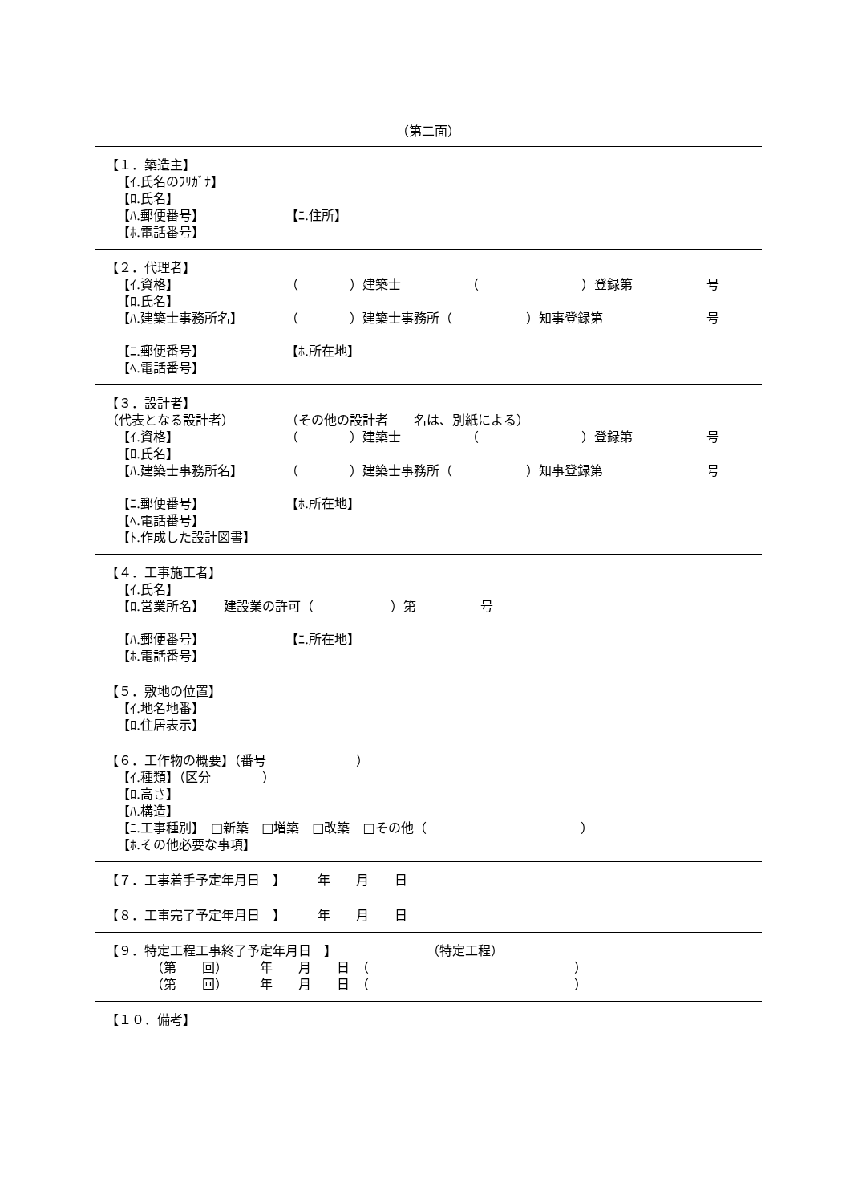（第二面）
【１．築造主】
【ｲ.氏名のﾌﾘｶﾞﾅ】
【ﾛ.氏名】
【ﾊ.郵便番号】 【ﾆ.住所】
【ﾎ.電話番号】
【２．代理者】
【ｲ.資格】 （　　　　）建築士 （　　　　　　　　）登録第 号
【ﾛ.氏名】
【ﾊ.建築士事務所名】 （　　　　）建築士事務所（ ）知事登録第 号
【ﾆ.郵便番号】 【ﾎ.所在地】
【ﾍ.電話番号】
【３．設計者】
（代表となる設計者） （その他の設計者　　名は、別紙による）
【ｲ.資格】 （　　　　）建築士 （　　　　　　　　）登録第 号
【ﾛ.氏名】
【ﾊ.建築士事務所名】 （　　　　）建築士事務所（ ）知事登録第 号
【ﾆ.郵便番号】 【ﾎ.所在地】
【ﾍ.電話番号】
【ﾄ.作成した設計図書】
【４．工事施工者】
【ｲ.氏名】
【ﾛ.営業所名】　　建設業の許可（　　　　　　）第　　　　　号
【ﾊ.郵便番号】 【ﾆ.所在地】
【ﾎ.電話番号】
【５．敷地の位置】
【ｲ.地名地番】
【ﾛ.住居表示】
【６．工作物の概要】（番号　　　　　　　）
【ｲ.種類】（区分　　　　）
【ﾛ.高さ】
【ﾊ.構造】
【ﾆ.工事種別】　□新築　□増築　□改築　□その他（　　　　　　　　　　　　）
【ﾎ.その他必要な事項】
【７．工事着手予定年月日　】　　　年　　月　　日
【８．工事完了予定年月日　】　　　年　　月　　日
【９．特定工程工事終了予定年月日　】　　　　　　　　（特定工程）
（第　　回）　　　年　　月　　日　（　　　　　　　　　　　　　　　　）
（第　　回）　　　年　　月　　日　（　　　　　　　　　　　　　　　　）
【１０．備考】